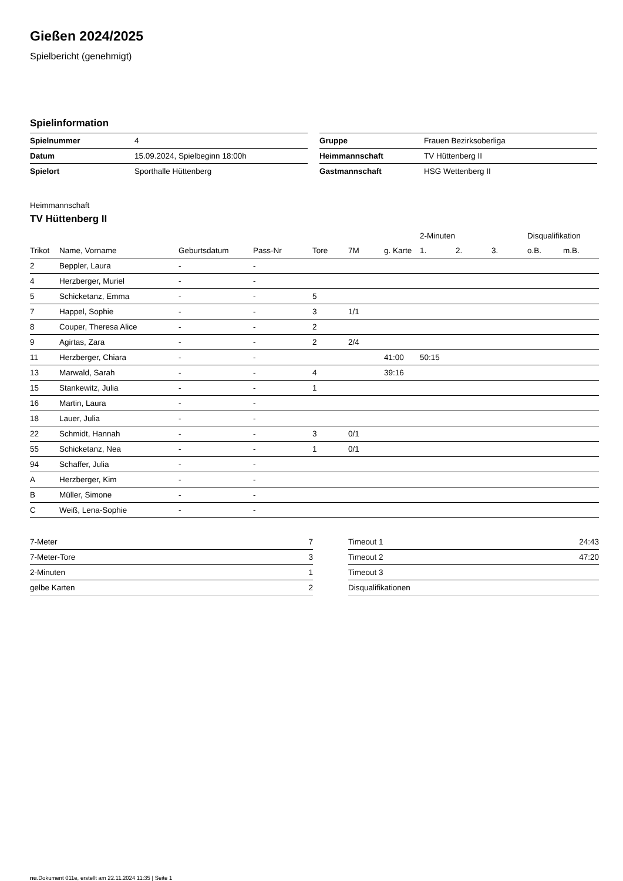Gießen 2024/2025
Spielbericht (genehmigt)
Spielinformation
| Spielnummer | 4 |
| Datum | 15.09.2024, Spielbeginn 18:00h |
| Spielort | Sporthalle Hüttenberg |
| Gruppe | Frauen Bezirksoberliga |
| Heimmannschaft | TV Hüttenberg II |
| Gastmannschaft | HSG Wettenberg II |
Heimmannschaft
TV Hüttenberg II
| | | | | | | | 2-Minuten | | | Disqualifikation | |
| --- | --- | --- | --- | --- | --- | --- | --- | --- | --- | --- | --- |
| Trikot | Name, Vorname | Geburtsdatum | Pass-Nr | Tore | 7M | g. Karte | 1. | 2. | 3. | o.B. | m.B. |
| 2 | Beppler, Laura | - | - | | | | | | | | |
| 4 | Herzberger, Muriel | - | - | | | | | | | | |
| 5 | Schicketanz, Emma | - | - | 5 | | | | | | | |
| 7 | Happel, Sophie | - | - | 3 | 1/1 | | | | | | |
| 8 | Couper, Theresa Alice | - | - | 2 | | | | | | | |
| 9 | Agirtas, Zara | - | - | 2 | 2/4 | | | | | | |
| 11 | Herzberger, Chiara | - | - | | | 41:00 | 50:15 | | | | |
| 13 | Marwald, Sarah | - | - | 4 | | 39:16 | | | | | |
| 15 | Stankewitz, Julia | - | - | 1 | | | | | | | |
| 16 | Martin, Laura | - | - | | | | | | | | |
| 18 | Lauer, Julia | - | - | | | | | | | | |
| 22 | Schmidt, Hannah | - | - | 3 | 0/1 | | | | | | |
| 55 | Schicketanz, Nea | - | - | 1 | 0/1 | | | | | | |
| 94 | Schaffer, Julia | - | - | | | | | | | | |
| A | Herzberger, Kim | - | - | | | | | | | | |
| B | Müller, Simone | - | - | | | | | | | | |
| C | Weiß, Lena-Sophie | - | - | | | | | | | | |
| 7-Meter | 7 |
| 7-Meter-Tore | 3 |
| 2-Minuten | 1 |
| gelbe Karten | 2 |
| Timeout 1 | 24:43 |
| Timeout 2 | 47:20 |
| Timeout 3 | |
| Disqualifikationen | |
nu.Dokument 011e, erstellt am 22.11.2024 11:35 | Seite 1